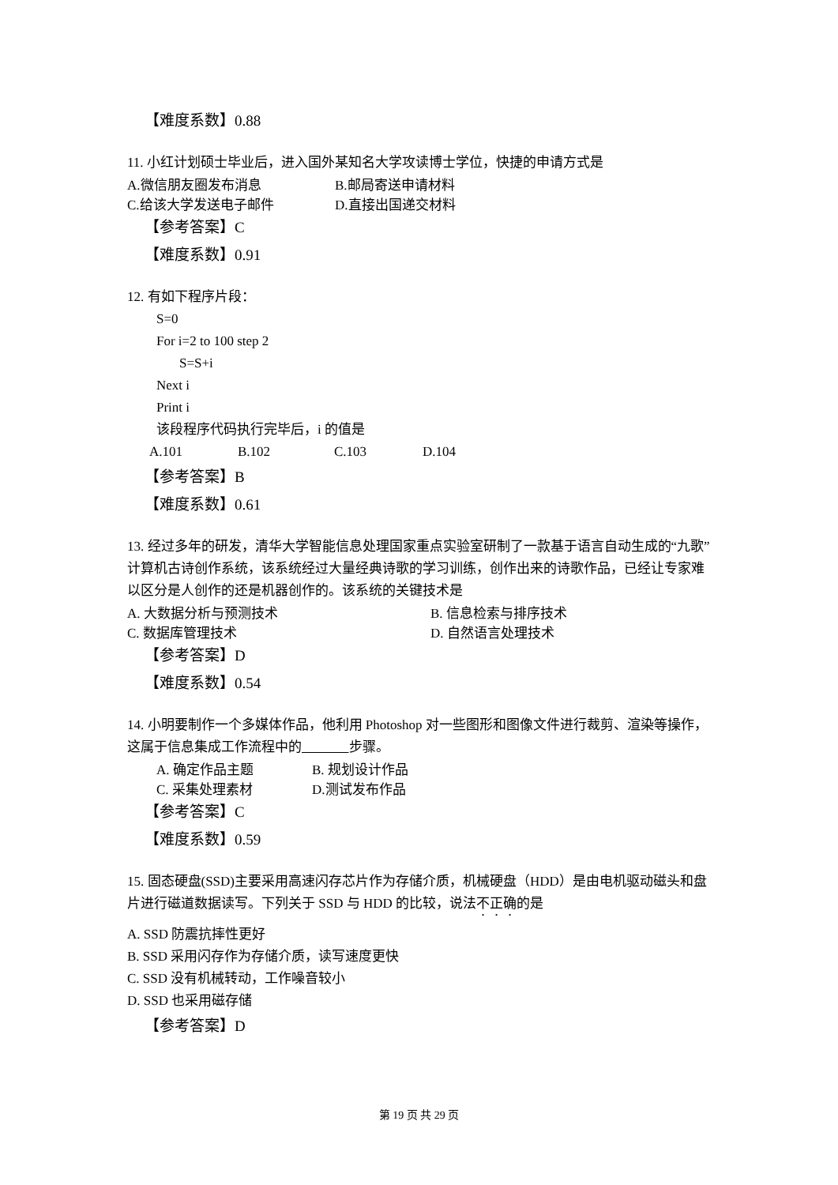【难度系数】0.88
11. 小红计划硕士毕业后，进入国外某知名大学攻读博士学位，快捷的申请方式是
A.微信朋友圈发布消息 B.邮局寄送申请材料
C.给该大学发送电子邮件 D.直接出国递交材料
【参考答案】C
【难度系数】0.91
12. 有如下程序片段：
S=0
For i=2 to 100 step 2
S=S+i
Next i
Print i
该段程序代码执行完毕后，i 的值是
A.101 B.102 C.103 D.104
【参考答案】B
【难度系数】0.61
13. 经过多年的研发，清华大学智能信息处理国家重点实验室研制了一款基于语言自动生成的“九歌”计算机古诗创作系统，该系统经过大量经典诗歌的学习训练，创作出来的诗歌作品，已经让专家难以区分是人创作的还是机器创作的。该系统的关键技术是
A. 大数据分析与预测技术 B. 信息检索与排序技术
C. 数据库管理技术 D. 自然语言处理技术
【参考答案】D
【难度系数】0.54
14. 小明要制作一个多媒体作品，他利用 Photoshop 对一些图形和图像文件进行裁剪、渲染等操作，这属于信息集成工作流程中的 步骤。
A. 确定作品主题 B. 规划设计作品
C. 采集处理素材 D.测试发布作品
【参考答案】C
【难度系数】0.59
15. 固态硬盘(SSD)主要采用高速闪存芯片作为存储介质，机械硬盘（HDD）是由电机驱动磁头和盘片进行磁道数据读写。下列关于 SSD 与 HDD 的比较，说法不正确的是
A. SSD 防震抗摔性更好
B. SSD 采用闪存作为存储介质，读写速度更快
C. SSD 没有机械转动，工作噪音较小
D. SSD 也采用磁存储
【参考答案】D
第 19 页 共 29 页